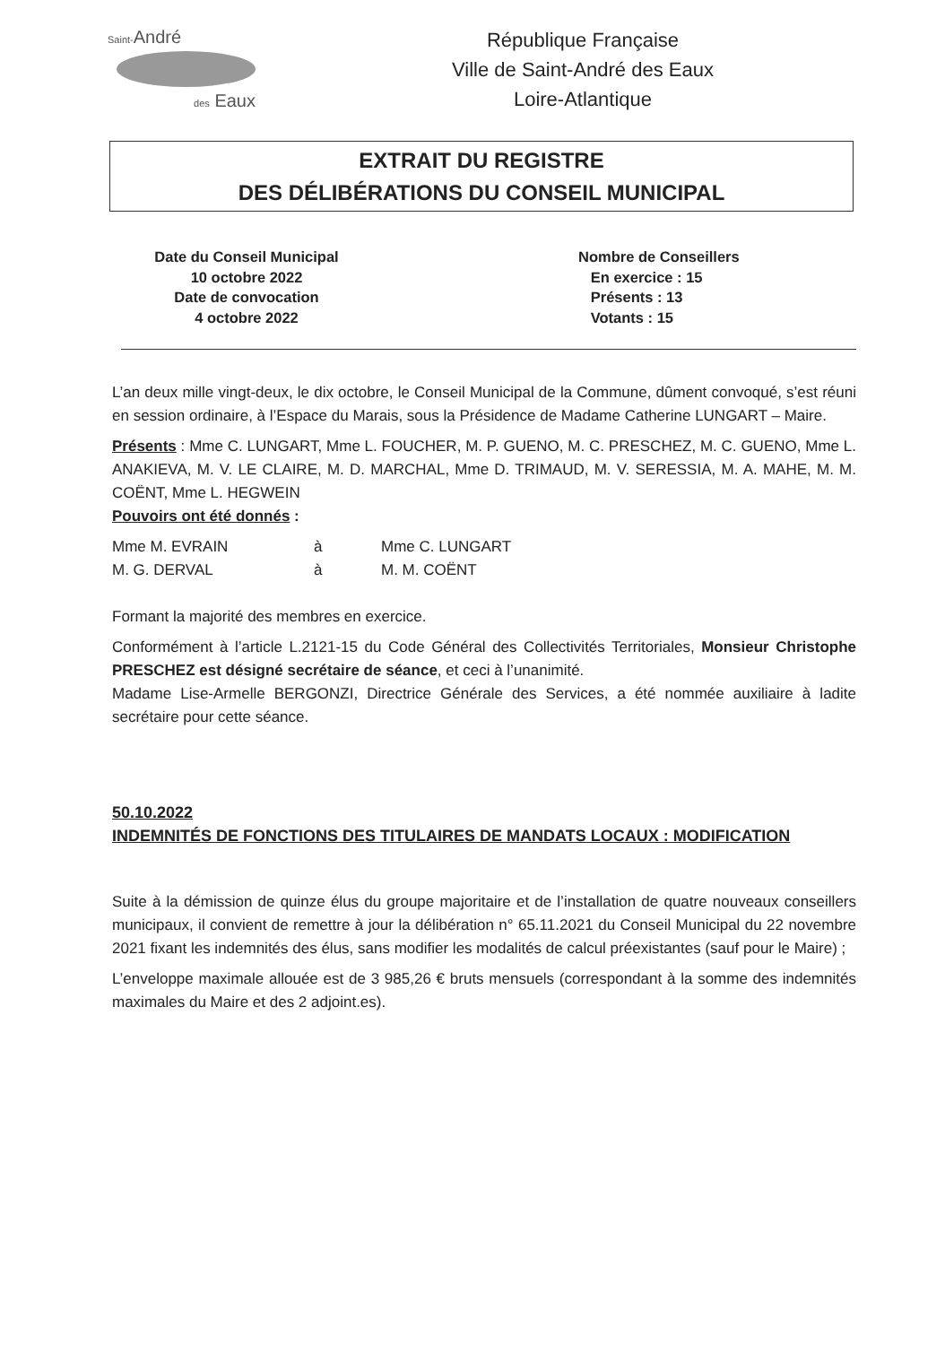Saint-André
des Eaux
République Française
Ville de Saint-André des Eaux
Loire-Atlantique
EXTRAIT DU REGISTRE
DES DÉLIBÉRATIONS DU CONSEIL MUNICIPAL
Date du Conseil Municipal
10 octobre 2022
Date de convocation
4 octobre 2022
Nombre de Conseillers
En exercice : 15
Présents : 13
Votants : 15
L’an deux mille vingt-deux, le dix octobre, le Conseil Municipal de la Commune, dûment convoqué, s’est réuni en session ordinaire, à l’Espace du Marais, sous la Présidence de Madame Catherine LUNGART – Maire.
Présents : Mme C. LUNGART, Mme L. FOUCHER, M. P. GUENO, M. C. PRESCHEZ, M. C. GUENO, Mme L. ANAKIEVA, M. V. LE CLAIRE, M. D. MARCHAL, Mme D. TRIMAUD, M. V. SERESSIA, M. A. MAHE, M. M. COËNT, Mme L. HEGWEIN
Pouvoirs ont été donnés :
| Mme M. EVRAIN | à | Mme C. LUNGART |
| M. G. DERVAL | à | M. M. COËNT |
Formant la majorité des membres en exercice.
Conformément à l’article L.2121-15 du Code Général des Collectivités Territoriales, Monsieur Christophe PRESCHEZ est désigné secrétaire de séance, et ceci à l’unanimité.
Madame Lise-Armelle BERGONZI, Directrice Générale des Services, a été nommée auxiliaire à ladite secrétaire pour cette séance.
50.10.2022
INDEMNITÉS DE FONCTIONS DES TITULAIRES DE MANDATS LOCAUX : MODIFICATION
Suite à la démission de quinze élus du groupe majoritaire et de l’installation de quatre nouveaux conseillers municipaux, il convient de remettre à jour la délibération n° 65.11.2021 du Conseil Municipal du 22 novembre 2021 fixant les indemnités des élus, sans modifier les modalités de calcul préexistantes (sauf pour le Maire) ;
L’enveloppe maximale allouée est de 3 985,26 € bruts mensuels (correspondant à la somme des indemnités maximales du Maire et des 2 adjoint.es).